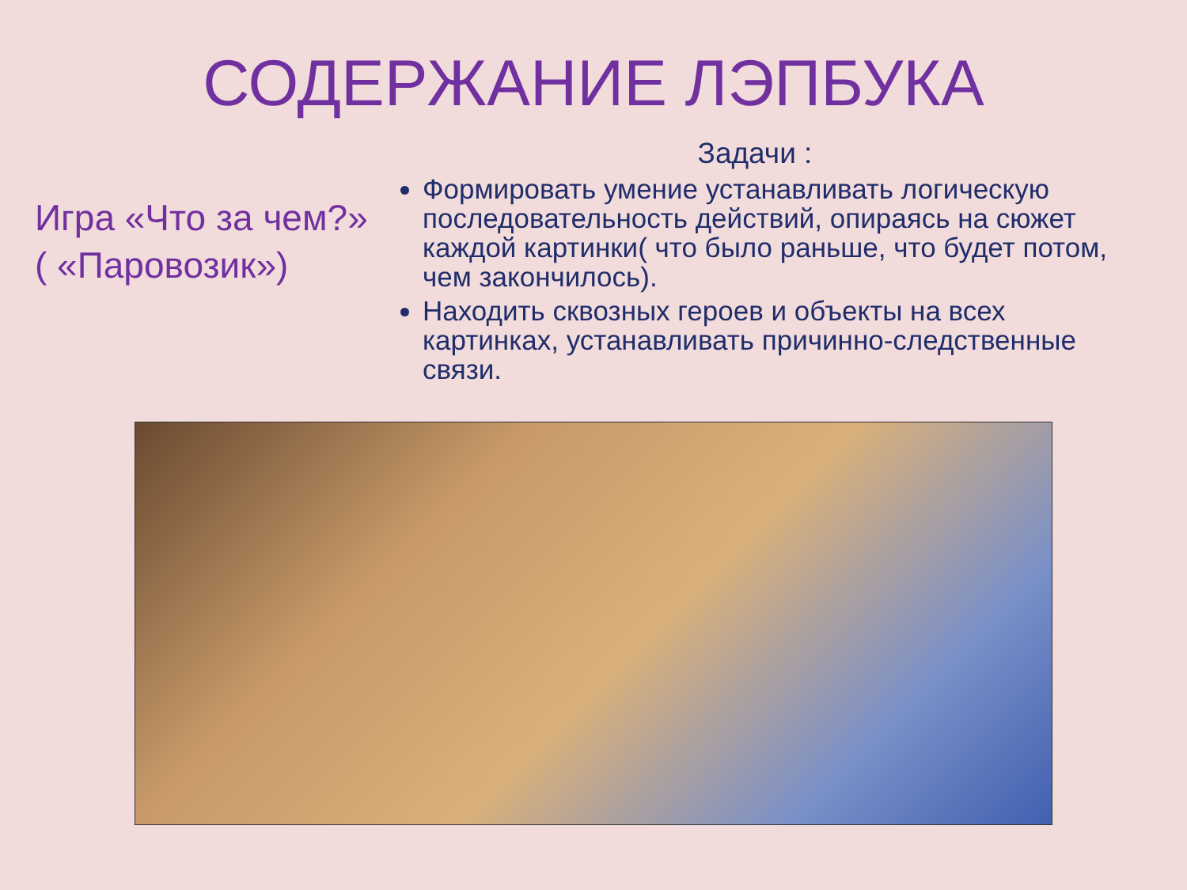СОДЕРЖАНИЕ ЛЭПБУКА
Игра «Что за чем?»
( «Паровозик»)
Задачи :
Формировать умение устанавливать логическую последовательность действий, опираясь на сюжет каждой картинки( что было раньше, что будет потом, чем закончилось).
Находить сквозных героев и объекты на всех картинках, устанавливать причинно-следственные связи.